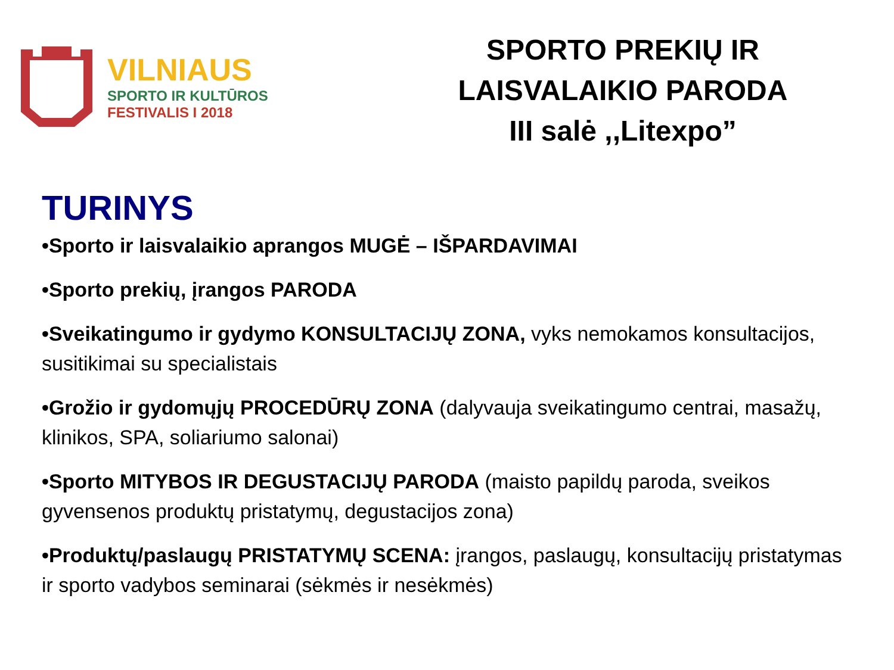VILNIAUS
SPORTO IR KULTŪROS
FESTIVALIS I 2018
SPORTO PREKIŲ IR
LAISVALAIKIO PARODA
III salė ,,Litexpo”
TURINYS
•Sporto ir laisvalaikio aprangos MUGĖ – IŠPARDAVIMAI
•Sporto prekių, įrangos PARODA
•Sveikatingumo ir gydymo KONSULTACIJŲ ZONA, vyks nemokamos konsultacijos, susitikimai su specialistais
•Grožio ir gydomųjų PROCEDŪRŲ ZONA (dalyvauja sveikatingumo centrai, masažų, klinikos, SPA, soliariumo salonai)
•Sporto MITYBOS IR DEGUSTACIJŲ PARODA (maisto papildų paroda, sveikos gyvensenos produktų pristatymų, degustacijos zona)
•Produktų/paslaugų PRISTATYMŲ SCENA: įrangos, paslaugų, konsultacijų pristatymas ir sporto vadybos seminarai (sėkmės ir nesėkmės)